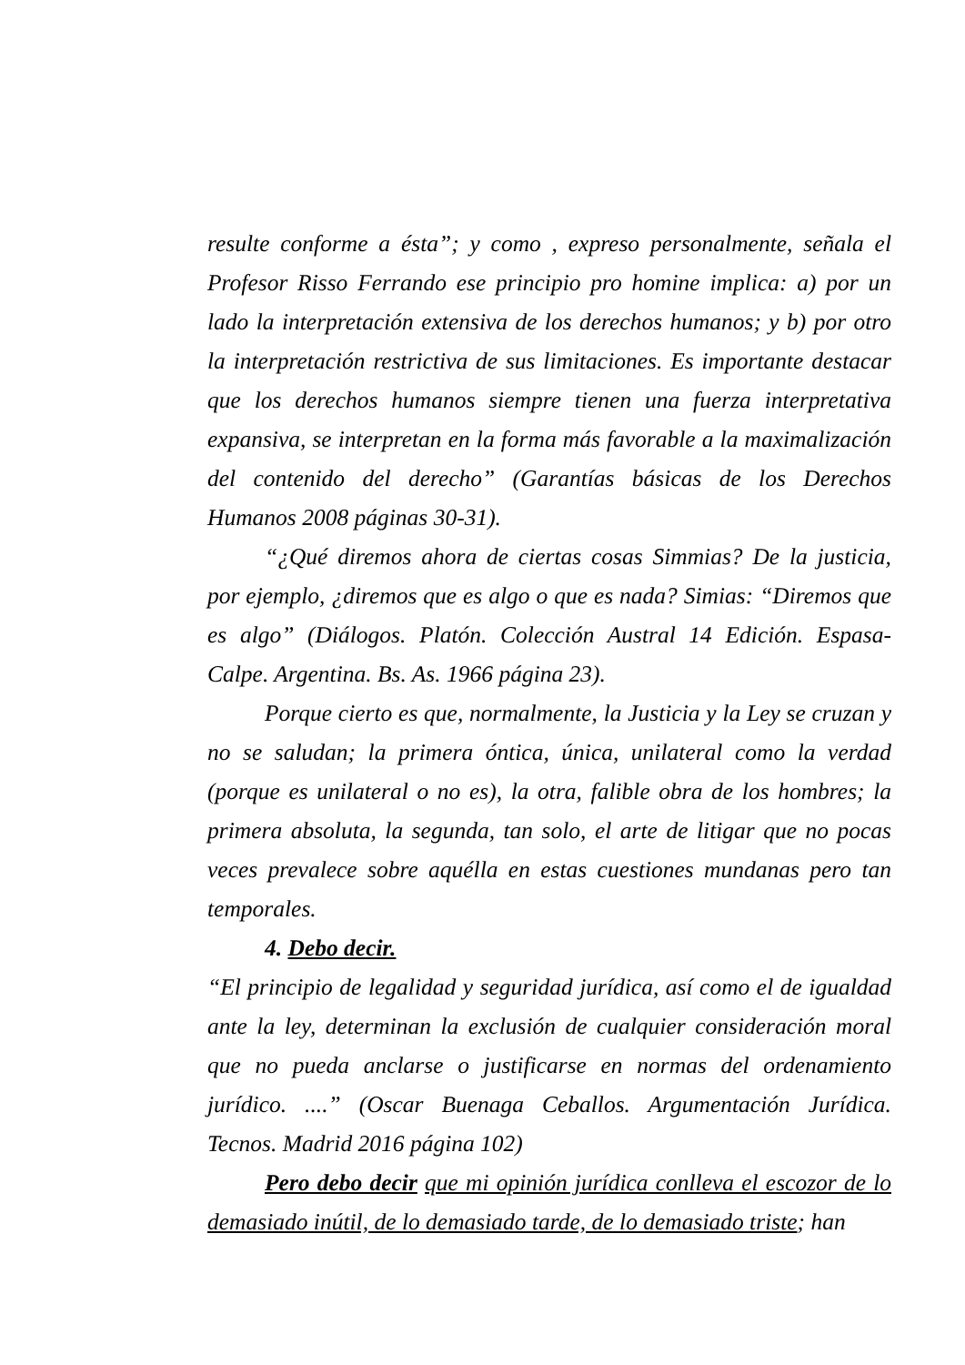resulte conforme a ésta”; y como , expreso personalmente, señala el Profesor Risso Ferrando ese principio pro homine implica: a) por un lado la interpretación extensiva de los derechos humanos; y b) por otro la interpretación restrictiva de sus limitaciones. Es importante destacar que los derechos humanos siempre tienen una fuerza interpretativa expansiva, se interpretan en la forma más favorable a la maximalización del contenido del derecho” (Garantías básicas de los Derechos Humanos 2008 páginas 30-31).
“¿Qué diremos ahora de ciertas cosas Simmias? De la justicia, por ejemplo, ¿diremos que es algo o que es nada? Simias: “Diremos que es algo” (Diálogos. Platón. Colección Austral 14 Edición. Espasa- Calpe. Argentina. Bs. As. 1966 página 23).
Porque cierto es que, normalmente, la Justicia y la Ley se cruzan y no se saludan; la primera óntica, única, unilateral como la verdad (porque es unilateral o no es), la otra, falible obra de los hombres; la primera absoluta, la segunda, tan solo, el arte de litigar que no pocas veces prevalece sobre aquélla en estas cuestiones mundanas pero tan temporales.
4. Debo decir.
“El principio de legalidad y seguridad jurídica, así como el de igualdad ante la ley, determinan la exclusión de cualquier consideración moral que no pueda anclarse o justificarse en normas del ordenamiento jurídico. ....” (Oscar Buenaga Ceballos. Argumentación Jurídica. Tecnos. Madrid 2016 página 102)
Pero debo decir que mi opinión jurídica conlleva el escozor de lo demasiado inútil, de lo demasiado tarde, de lo demasiado triste; han